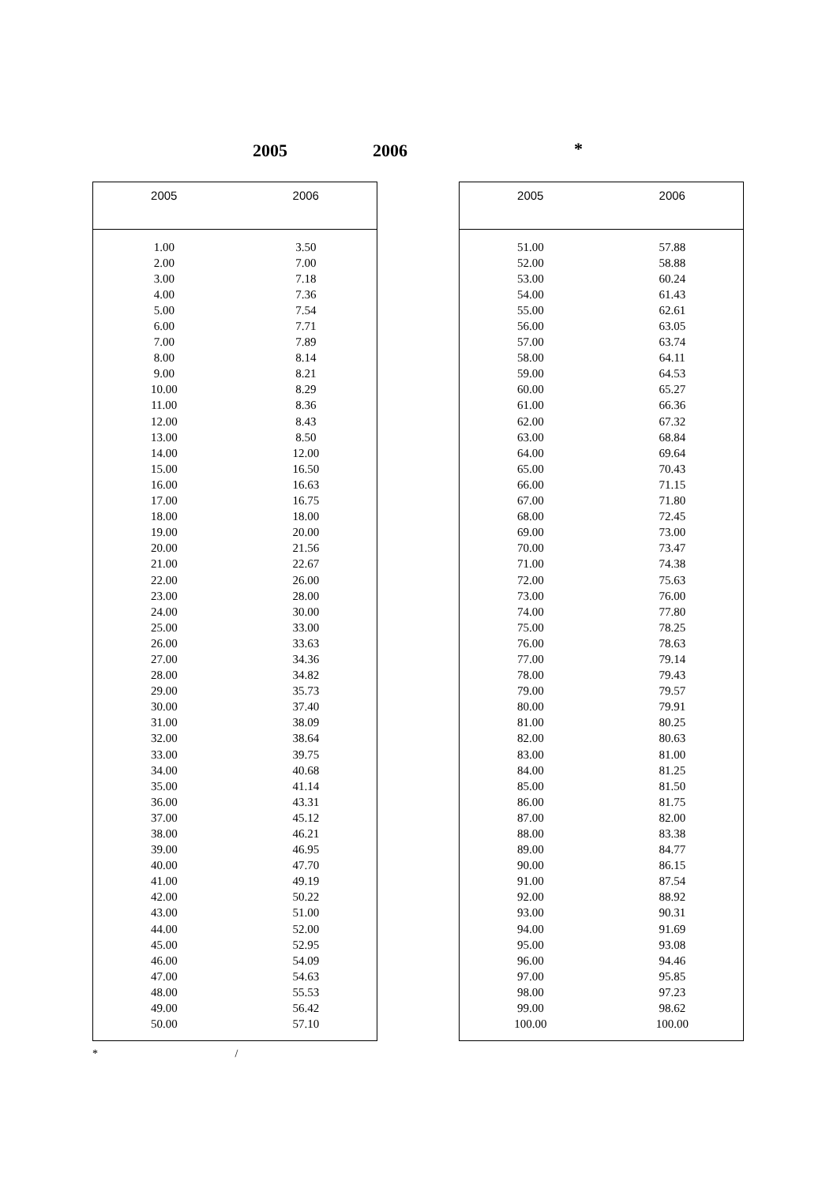2005 2006 *
| 2005 | 2006 |
| --- | --- |
| 1.00 | 3.50 |
| 2.00 | 7.00 |
| 3.00 | 7.18 |
| 4.00 | 7.36 |
| 5.00 | 7.54 |
| 6.00 | 7.71 |
| 7.00 | 7.89 |
| 8.00 | 8.14 |
| 9.00 | 8.21 |
| 10.00 | 8.29 |
| 11.00 | 8.36 |
| 12.00 | 8.43 |
| 13.00 | 8.50 |
| 14.00 | 12.00 |
| 15.00 | 16.50 |
| 16.00 | 16.63 |
| 17.00 | 16.75 |
| 18.00 | 18.00 |
| 19.00 | 20.00 |
| 20.00 | 21.56 |
| 21.00 | 22.67 |
| 22.00 | 26.00 |
| 23.00 | 28.00 |
| 24.00 | 30.00 |
| 25.00 | 33.00 |
| 26.00 | 33.63 |
| 27.00 | 34.36 |
| 28.00 | 34.82 |
| 29.00 | 35.73 |
| 30.00 | 37.40 |
| 31.00 | 38.09 |
| 32.00 | 38.64 |
| 33.00 | 39.75 |
| 34.00 | 40.68 |
| 35.00 | 41.14 |
| 36.00 | 43.31 |
| 37.00 | 45.12 |
| 38.00 | 46.21 |
| 39.00 | 46.95 |
| 40.00 | 47.70 |
| 41.00 | 49.19 |
| 42.00 | 50.22 |
| 43.00 | 51.00 |
| 44.00 | 52.00 |
| 45.00 | 52.95 |
| 46.00 | 54.09 |
| 47.00 | 54.63 |
| 48.00 | 55.53 |
| 49.00 | 56.42 |
| 50.00 | 57.10 |
| 2005 | 2006 |
| --- | --- |
| 51.00 | 57.88 |
| 52.00 | 58.88 |
| 53.00 | 60.24 |
| 54.00 | 61.43 |
| 55.00 | 62.61 |
| 56.00 | 63.05 |
| 57.00 | 63.74 |
| 58.00 | 64.11 |
| 59.00 | 64.53 |
| 60.00 | 65.27 |
| 61.00 | 66.36 |
| 62.00 | 67.32 |
| 63.00 | 68.84 |
| 64.00 | 69.64 |
| 65.00 | 70.43 |
| 66.00 | 71.15 |
| 67.00 | 71.80 |
| 68.00 | 72.45 |
| 69.00 | 73.00 |
| 70.00 | 73.47 |
| 71.00 | 74.38 |
| 72.00 | 75.63 |
| 73.00 | 76.00 |
| 74.00 | 77.80 |
| 75.00 | 78.25 |
| 76.00 | 78.63 |
| 77.00 | 79.14 |
| 78.00 | 79.43 |
| 79.00 | 79.57 |
| 80.00 | 79.91 |
| 81.00 | 80.25 |
| 82.00 | 80.63 |
| 83.00 | 81.00 |
| 84.00 | 81.25 |
| 85.00 | 81.50 |
| 86.00 | 81.75 |
| 87.00 | 82.00 |
| 88.00 | 83.38 |
| 89.00 | 84.77 |
| 90.00 | 86.15 |
| 91.00 | 87.54 |
| 92.00 | 88.92 |
| 93.00 | 90.31 |
| 94.00 | 91.69 |
| 95.00 | 93.08 |
| 96.00 | 94.46 |
| 97.00 | 95.85 |
| 98.00 | 97.23 |
| 99.00 | 98.62 |
| 100.00 | 100.00 |
* /